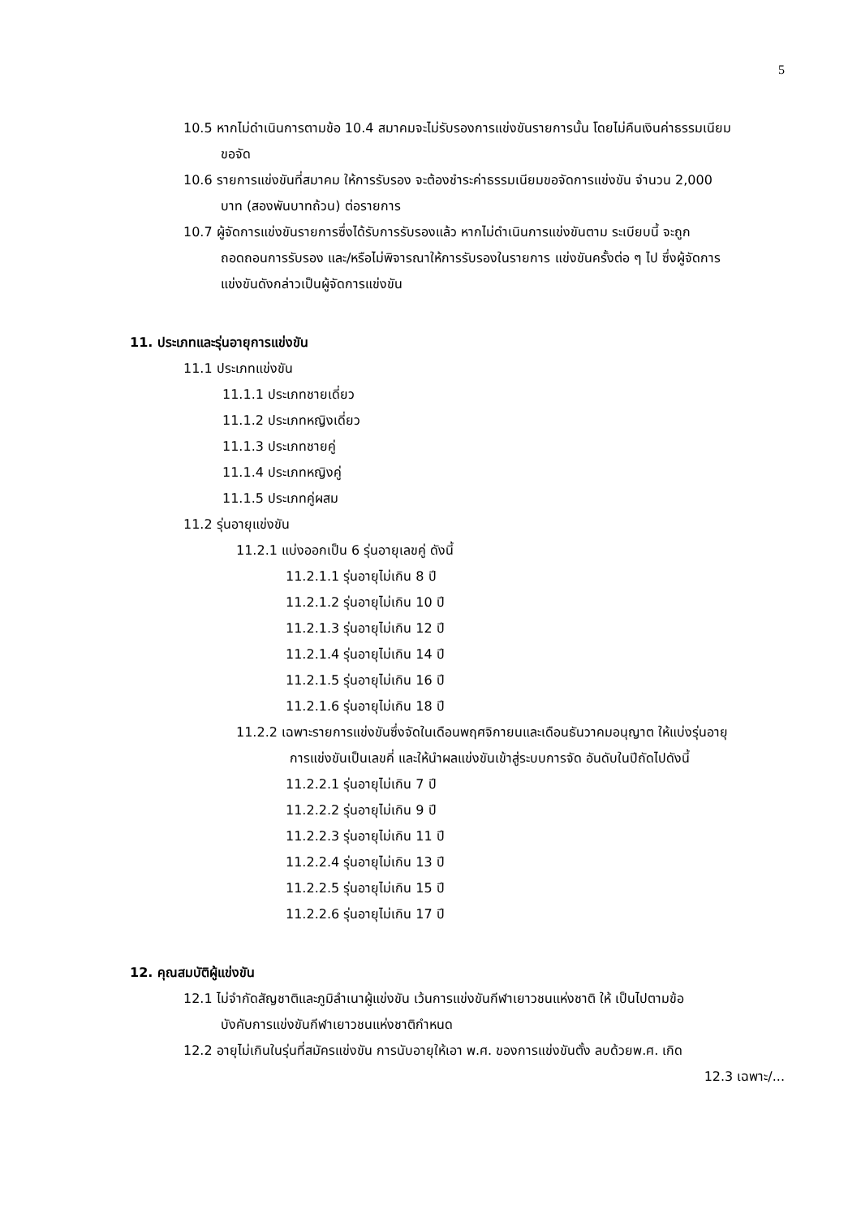5
10.5 หากไม่ดำเนินการตามข้อ 10.4 สมาคมจะไม่รับรองการแข่งขันรายการนั้น โดยไม่คืนเงินค่าธรรมเนียมขอจัด
10.6 รายการแข่งขันที่สมาคม ให้การรับรอง จะต้องชำระค่าธรรมเนียมขอจัดการแข่งขัน จำนวน 2,000 บาท (สองพันบาทถ้วน) ต่อรายการ
10.7 ผู้จัดการแข่งขันรายการซึ่งได้รับการรับรองแล้ว หากไม่ดำเนินการแข่งขันตาม ระเบียบนี้ จะถูกถอดถอนการรับรอง และ/หรือไม่พิจารณาให้การรับรองในรายการ แข่งขันครั้งต่อ ๆ ไป ซึ่งผู้จัดการแข่งขันดังกล่าวเป็นผู้จัดการแข่งขัน
11. ประเภทและรุ่นอายุการแข่งขัน
11.1 ประเภทแข่งขัน
11.1.1 ประเภทชายเดี่ยว
11.1.2 ประเภทหญิงเดี่ยว
11.1.3 ประเภทชายคู่
11.1.4 ประเภทหญิงคู่
11.1.5 ประเภทคู่ผสม
11.2 รุ่นอายุแข่งขัน
11.2.1 แบ่งออกเป็น 6 รุ่นอายุเลขคู่ ดังนี้
11.2.1.1 รุ่นอายุไม่เกิน 8 ปี
11.2.1.2 รุ่นอายุไม่เกิน 10 ปี
11.2.1.3 รุ่นอายุไม่เกิน 12 ปี
11.2.1.4 รุ่นอายุไม่เกิน 14 ปี
11.2.1.5 รุ่นอายุไม่เกิน 16 ปี
11.2.1.6 รุ่นอายุไม่เกิน 18 ปี
11.2.2 เฉพาะรายการแข่งขันซึ่งจัดในเดือนพฤศจิกายนและเดือนธันวาคมอนุญาต ให้แบ่งรุ่นอายุการแข่งขันเป็นเลขคี่ และให้นำผลแข่งขันเข้าสู่ระบบการจัด อันดับในปีถัดไปดังนี้
11.2.2.1 รุ่นอายุไม่เกิน 7 ปี
11.2.2.2 รุ่นอายุไม่เกิน 9 ปี
11.2.2.3 รุ่นอายุไม่เกิน 11 ปี
11.2.2.4 รุ่นอายุไม่เกิน 13 ปี
11.2.2.5 รุ่นอายุไม่เกิน 15 ปี
11.2.2.6 รุ่นอายุไม่เกิน 17 ปี
12. คุณสมบัติผู้แข่งขัน
12.1 ไม่จำกัดสัญชาติและภูมิลำเนาผู้แข่งขัน เว้นการแข่งขันกีฬาเยาวชนแห่งชาติ ให้ เป็นไปตามข้อบังคับการแข่งขันกีฬาเยาวชนแห่งชาติกำหนด
12.2 อายุไม่เกินในรุ่นที่สมัครแข่งขัน การนับอายุให้เอา พ.ศ. ของการแข่งขันตั้ง ลบด้วยพ.ศ. เกิด
12.3 เฉพาะ/...